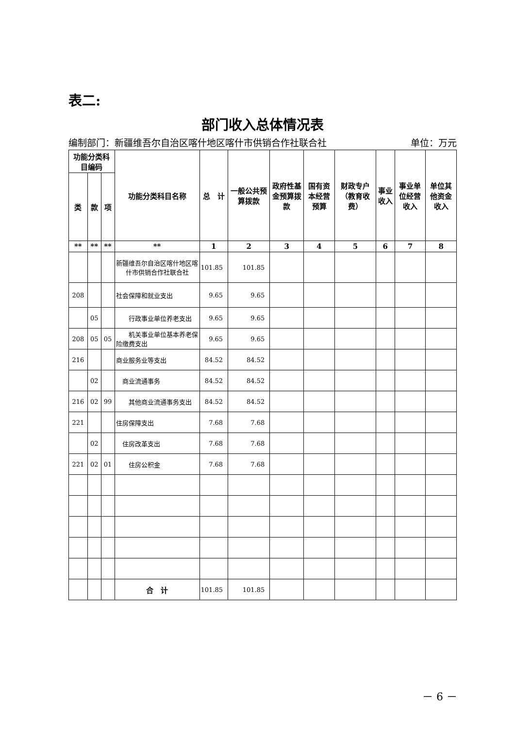表二:
部门收入总体情况表
编制部门：新疆维吾尔自治区喀什地区喀什市供销合作社联合社 单位：万元
| 功能分类科目编码 | | | 功能分类科目名称 | 总 计 | 一般公共预算拨款 | 政府性基金预算拨款 | 国有资本经营预算 | 财政专户（教育收费） | 事业收入 | 事业单位经营收入 | 单位其他资金收入 |
| --- | --- | --- | --- | --- | --- | --- | --- | --- | --- | --- | --- |
| 类 | 款 | 项 | | | | | | | | | |
| ** | ** | ** | ** | 1 | 2 | 3 | 4 | 5 | 6 | 7 | 8 |
| | | | 新疆维吾尔自治区喀什地区喀什市供销合作社联合社 | 101.85 | 101.85 | | | | | | |
| 208 | | | 社会保障和就业支出 | 9.65 | 9.65 | | | | | | |
| | 05 | | 行政事业单位养老支出 | 9.65 | 9.65 | | | | | | |
| 208 | 05 | 05 | 机关事业单位基本养老保险缴费支出 | 9.65 | 9.65 | | | | | | |
| 216 | | | 商业服务业等支出 | 84.52 | 84.52 | | | | | | |
| | 02 | | 商业流通事务 | 84.52 | 84.52 | | | | | | |
| 216 | 02 | 99 | 其他商业流通事务支出 | 84.52 | 84.52 | | | | | | |
| 221 | | | 住房保障支出 | 7.68 | 7.68 | | | | | | |
| | 02 | | 住房改革支出 | 7.68 | 7.68 | | | | | | |
| 221 | 02 | 01 | 住房公积金 | 7.68 | 7.68 | | | | | | |
| | | | 合 计 | 101.85 | 101.85 | | | | | | |
－ 6 －